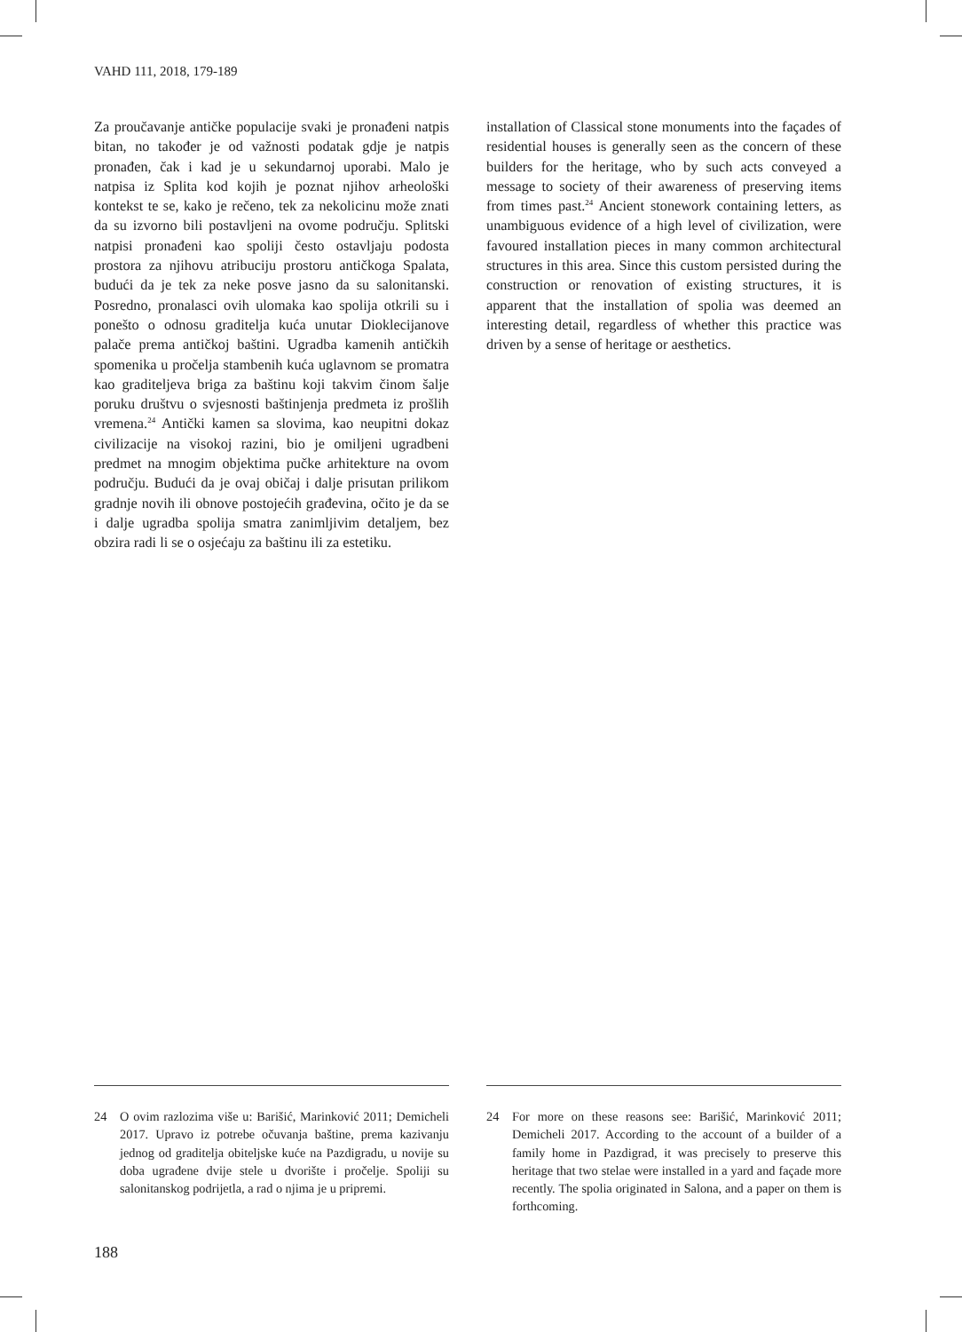VAHD 111, 2018, 179-189
Za proučavanje antičke populacije svaki je pronađeni natpis bitan, no također je od važnosti podatak gdje je natpis pronađen, čak i kad je u sekundarnoj uporabi. Malo je natpisa iz Splita kod kojih je poznat njihov arheološki kontekst te se, kako je rečeno, tek za nekolicinu može znati da su izvorno bili postavljeni na ovome području. Splitski natpisi pronađeni kao spoliji često ostavljaju podosta prostora za njihovu atribuciju prostoru antičkoga Spalata, budući da je tek za neke posve jasno da su salonitanski. Posredno, pronalasci ovih ulomaka kao spolija otkrili su i ponešto o odnosu graditelja kuća unutar Dioklecijanove palače prema antičkoj baštini. Ugradba kamenih antičkih spomenika u pročelja stambenih kuća uglavnom se promatra kao graditeljeva briga za baštinu koji takvim činom šalje poruku društvu o svjesnosti baštinjenja predmeta iz prošlih vremena.<sup>24</sup> Antički kamen sa slovima, kao neupitni dokaz civilizacije na visokoj razini, bio je omiljeni ugradbeni predmet na mnogim objektima pučke arhitekture na ovom području. Budući da je ovaj običaj i dalje prisutan prilikom gradnje novih ili obnove postojećih građevina, očito je da se i dalje ugradba spolija smatra zanimljivim detaljem, bez obzira radi li se o osjećaju za baštinu ili za estetiku.
installation of Classical stone monuments into the façades of residential houses is generally seen as the concern of these builders for the heritage, who by such acts conveyed a message to society of their awareness of preserving items from times past.<sup>24</sup> Ancient stonework containing letters, as unambiguous evidence of a high level of civilization, were favoured installation pieces in many common architectural structures in this area. Since this custom persisted during the construction or renovation of existing structures, it is apparent that the installation of spolia was deemed an interesting detail, regardless of whether this practice was driven by a sense of heritage or aesthetics.
24 O ovim razlozima više u: Barišić, Marinković 2011; Demicheli 2017. Upravo iz potrebe očuvanja baštine, prema kazivanju jednog od graditelja obiteljske kuće na Pazdigradu, u novije su doba ugrađene dvije stele u dvorište i pročelje. Spoliji su salonitanskog podrijetla, a rad o njima je u pripremi.
24 For more on these reasons see: Barišić, Marinković 2011; Demicheli 2017. According to the account of a builder of a family home in Pazdigrad, it was precisely to preserve this heritage that two stelae were installed in a yard and façade more recently. The spolia originated in Salona, and a paper on them is forthcoming.
188